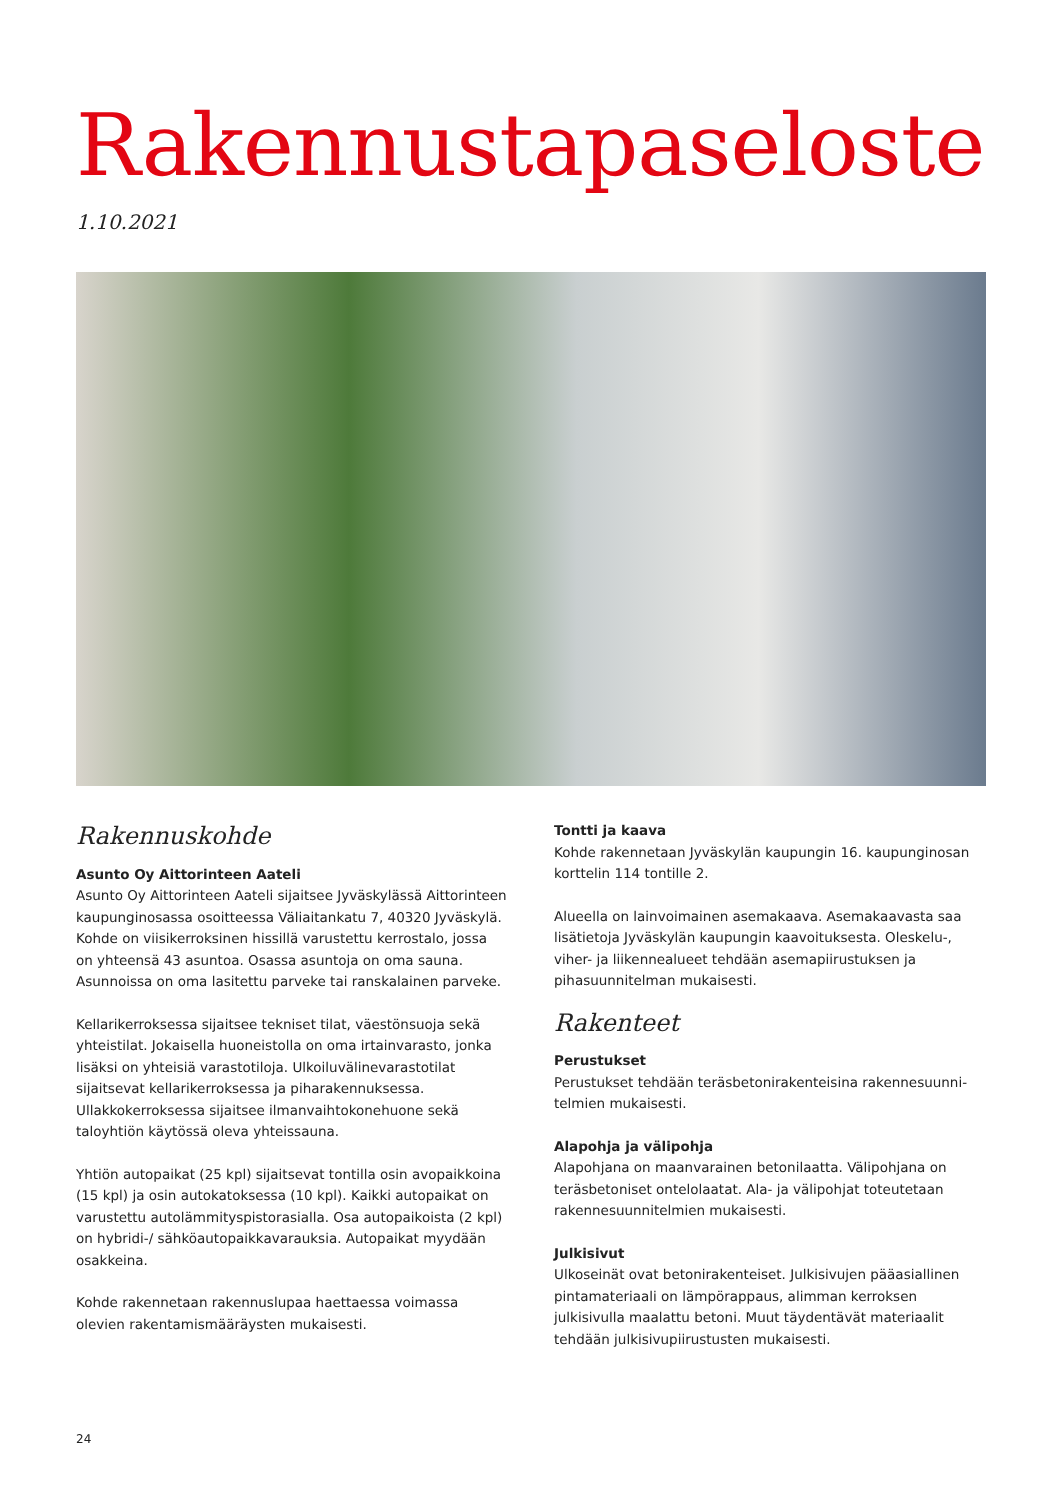Rakennustapaseloste
1.10.2021
Rakennuskohde
Asunto Oy Aittorinteen Aateli
Asunto Oy Aittorinteen Aateli sijaitsee Jyväskylässä Aittorinteen kaupunginosassa osoitteessa Väliaitankatu 7, 40320 Jyväskylä. Kohde on viisikerroksinen hissillä varustettu kerrostalo, jossa on yhteensä 43 asuntoa. Osassa asuntoja on oma sauna. Asunnoissa on oma lasitettu parveke tai ranskalainen parveke.
Kellarikerroksessa sijaitsee tekniset tilat, väestönsuoja sekä yhteistilat. Jokaisella huoneistolla on oma irtainvarasto, jonka lisäksi on yhteisiä varastotiloja. Ulkoiluvälinevarastotilat sijaitsevat kellarikerroksessa ja piharakennuksessa. Ullakkokerroksessa sijaitsee ilmanvaihtokonehuone sekä taloyhtiön käytössä oleva yhteissauna.
Yhtiön autopaikat (25 kpl) sijaitsevat tontilla osin avopaikkoina (15 kpl) ja osin autokatoksessa (10 kpl). Kaikki autopaikat on varustettu autolämmityspistorasialla. Osa autopaikoista (2 kpl) on hybridi-/ sähköautopaikkavarauksia. Autopaikat myydään osakkeina.
Kohde rakennetaan rakennuslupaa haettaessa voimassa olevien rakentamismääräysten mukaisesti.
Tontti ja kaava
Kohde rakennetaan Jyväskylän kaupungin 16. kaupunginosan korttelin 114 tontille 2.
Alueella on lainvoimainen asemakaava. Asemakaavasta saa lisätietoja Jyväskylän kaupungin kaavoituksesta. Oleskelu-, viher- ja liikennealueet tehdään asemapiirustuksen ja pihasuunnitelman mukaisesti.
Rakenteet
Perustukset
Perustukset tehdään teräsbetonirakenteisina rakennesuunni­telmien mukaisesti.
Alapohja ja välipohja
Alapohjana on maanvarainen betonilaatta. Välipohjana on teräsbe­toniset ontelolaatat. Ala- ja välipohjat toteutetaan rakennesuunni­telmien mukaisesti.
Julkisivut
Ulkoseinät ovat betonirakenteiset. Julkisivujen pääasiallinen pintamateriaali on lämpörappaus, alimman kerroksen julkisivulla maalattu betoni. Muut täydentävät materiaalit tehdään julkisivupii­rustusten mukaisesti.
24